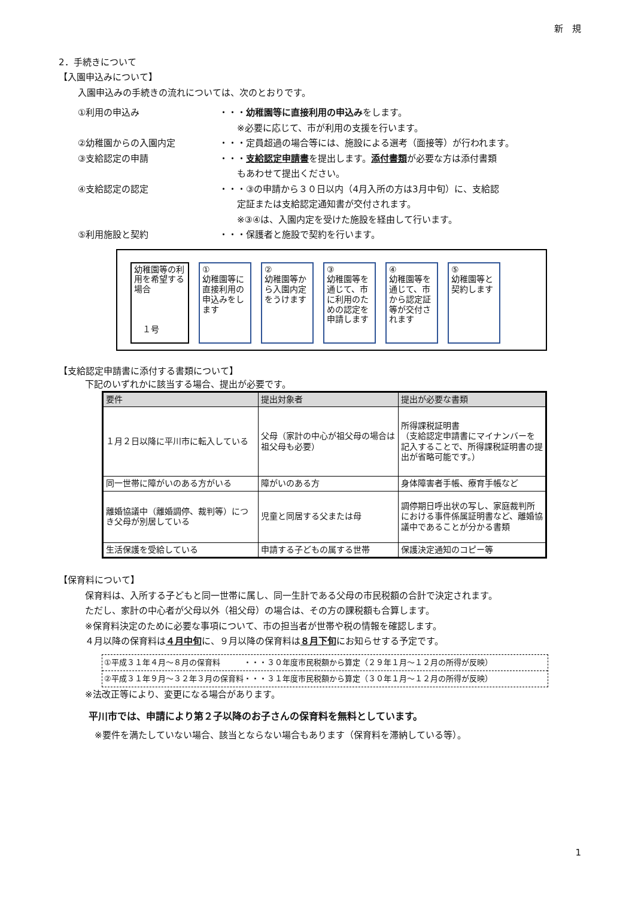新　規
2．手続きについて
【入園申込みについて】
入園申込みの手続きの流れについては、次のとおりです。
①利用の申込み ・・・幼稚園等に直接利用の申込みをします。
　　※必要に応じて、市が利用の支援を行います。
②幼稚園からの入園内定 ・・・定員超過の場合等には、施設による選考（面接等）が行われます。
③支給認定の申請 ・・・支給認定申請書を提出します。添付書類が必要な方は添付書類
　　もあわせて提出ください。
④支給認定の認定 ・・・③の申請から３０日以内（4月入所の方は3月中旬）に、支給認
　　定証または支給認定通知書が交付されます。
　　※③④は、入園内定を受けた施設を経由して行います。
⑤利用施設と契約 ・・・保護者と施設で契約を行います。
幼稚園等の利用を希望する場合
　１号
①
幼稚園等に直接利用の申込みをします
②
幼稚園等から入園内定をうけます
③
幼稚園等を通じて、市に利用のための認定を申請します
④
幼稚園等を通じて、市から認定証等が交付されます
⑤
幼稚園等と契約します
【支給認定申請書に添付する書類について】
下記のいずれかに該当する場合、提出が必要です。
| 要件 | 提出対象者 | 提出が必要な書類 |
| --- | --- | --- |
| １月２日以降に平川市に転入している | 父母（家計の中心が祖父母の場合は祖父母も必要） | 所得課税証明書 （支給認定申請書にマイナンバーを記入することで、所得課税証明書の提出が省略可能です。） |
| 同一世帯に障がいのある方がいる | 障がいのある方 | 身体障害者手帳、療育手帳など |
| 離婚協議中（離婚調停、裁判等）につき父母が別居している | 児童と同居する父または母 | 調停期日呼出状の写し、家庭裁判所における事件係属証明書など、離婚協議中であることが分かる書類 |
| 生活保護を受給している | 申請する子どもの属する世帯 | 保護決定通知のコピー等 |
【保育料について】
保育料は、入所する子どもと同一世帯に属し、同一生計である父母の市民税額の合計で決定されます。
ただし、家計の中心者が父母以外（祖父母）の場合は、その方の課税額も合算します。
※保育料決定のために必要な事項について、市の担当者が世帯や税の情報を確認します。
４月以降の保育料は４月中旬に、９月以降の保育料は８月下旬にお知らせする予定です。
①平成３１年４月～８月の保育料　　　・・・３０年度市民税額から算定（２９年１月～１２月の所得が反映）
②平成３１年９月～３２年３月の保育料・・・３１年度市民税額から算定（３０年１月～１２月の所得が反映）
※法改正等により、変更になる場合があります。
平川市では、申請により第２子以降のお子さんの保育料を無料としています。
※要件を満たしていない場合、該当とならない場合もあります（保育料を滞納している等）。
1